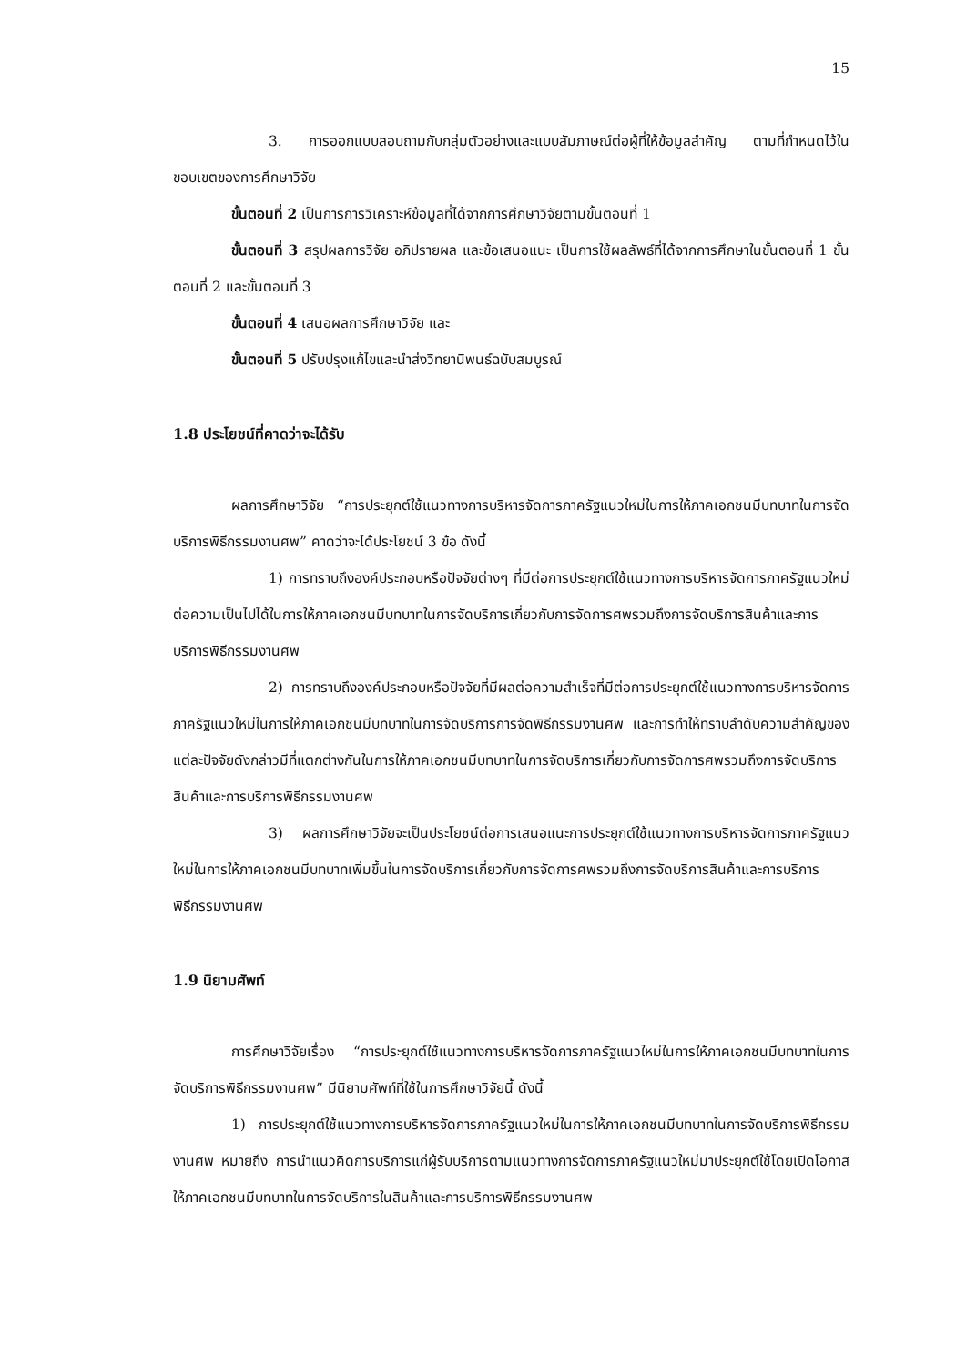15
3. การออกแบบสอบถามกับกลุ่มตัวอย่างและแบบสัมภาษณ์ต่อผู้ที่ให้ข้อมูลสำคัญ ตามที่กำหนดไว้ในขอบเขตของการศึกษาวิจัย
ขั้นตอนที่ 2 เป็นการการวิเคราะห์ข้อมูลที่ได้จากการศึกษาวิจัยตามขั้นตอนที่ 1
ขั้นตอนที่ 3 สรุปผลการวิจัย อภิปรายผล และข้อเสนอแนะ เป็นการใช้ผลลัพธ์ที่ได้จากการศึกษาในขั้นตอนที่ 1 ขั้นตอนที่ 2 และขั้นตอนที่ 3
ขั้นตอนที่ 4 เสนอผลการศึกษาวิจัย และ
ขั้นตอนที่ 5 ปรับปรุงแก้ไขและนำส่งวิทยานิพนธ์ฉบับสมบูรณ์
1.8 ประโยชน์ที่คาดว่าจะได้รับ
ผลการศึกษาวิจัย “การประยุกต์ใช้แนวทางการบริหารจัดการภาครัฐแนวใหม่ในการให้ภาคเอกชนมีบทบาทในการจัดบริการพิธีกรรมงานศพ” คาดว่าจะได้ประโยชน์ 3 ข้อ ดังนี้
1) การทราบถึงองค์ประกอบหรือปัจจัยต่างๆ ที่มีต่อการประยุกต์ใช้แนวทางการบริหารจัดการภาครัฐแนวใหม่ต่อความเป็นไปได้ในการให้ภาคเอกชนมีบทบาทในการจัดบริการเกี่ยวกับการจัดการศพรวมถึงการจัดบริการสินค้าและการบริการพิธีกรรมงานศพ
2) การทราบถึงองค์ประกอบหรือปัจจัยที่มีผลต่อความสำเร็จที่มีต่อการประยุกต์ใช้แนวทางการบริหารจัดการภาครัฐแนวใหม่ในการให้ภาคเอกชนมีบทบาทในการจัดบริการการจัดพิธีกรรมงานศพ และการทำให้ทราบลำดับความสำคัญของแต่ละปัจจัยดังกล่าวมีที่แตกต่างกันในการให้ภาคเอกชนมีบทบาทในการจัดบริการเกี่ยวกับการจัดการศพรวมถึงการจัดบริการสินค้าและการบริการพิธีกรรมงานศพ
3) ผลการศึกษาวิจัยจะเป็นประโยชน์ต่อการเสนอแนะการประยุกต์ใช้แนวทางการบริหารจัดการภาครัฐแนวใหม่ในการให้ภาคเอกชนมีบทบาทเพิ่มขึ้นในการจัดบริการเกี่ยวกับการจัดการศพรวมถึงการจัดบริการสินค้าและการบริการพิธีกรรมงานศพ
1.9 นิยามศัพท์
การศึกษาวิจัยเรื่อง “การประยุกต์ใช้แนวทางการบริหารจัดการภาครัฐแนวใหม่ในการให้ภาคเอกชนมีบทบาทในการจัดบริการพิธีกรรมงานศพ” มีนิยามศัพท์ที่ใช้ในการศึกษาวิจัยนี้ ดังนี้
1) การประยุกต์ใช้แนวทางการบริหารจัดการภาครัฐแนวใหม่ในการให้ภาคเอกชนมีบทบาทในการจัดบริการพิธีกรรมงานศพ หมายถึง การนำแนวคิดการบริการแก่ผู้รับบริการตามแนวทางการจัดการภาครัฐแนวใหม่มาประยุกต์ใช้โดยเปิดโอกาสให้ภาคเอกชนมีบทบาทในการจัดบริการในสินค้าและการบริการพิธีกรรมงานศพ